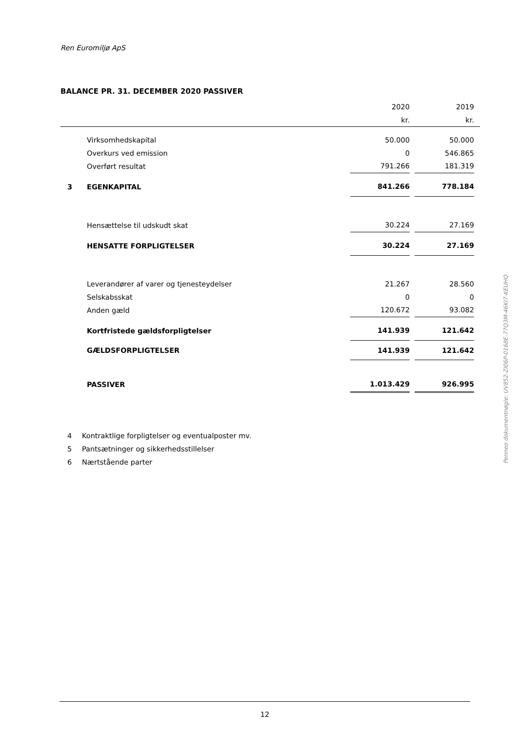Ren Euromiljø ApS
BALANCE PR. 31. DECEMBER 2020 PASSIVER
| | | 2020 | | 2019 | |
| | | kr. | | kr. | |
| | Virksomhedskapital | 50.000 | | 50.000 | |
| | Overkurs ved emission | 0 | | 546.865 | |
| | Overført resultat | 791.266 | | 181.319 | |
| 3 | EGENKAPITAL | 841.266 | | 778.184 | |
| | Hensættelse til udskudt skat | 30.224 | | 27.169 | |
| | HENSATTE FORPLIGTELSER | 30.224 | | 27.169 | |
| | Leverandører af varer og tjenesteydelser | 21.267 | | 28.560 | |
| | Selskabsskat | 0 | | 0 | |
| | Anden gæld | 120.672 | | 93.082 | |
| | Kortfristede gældsforpligtelser | 141.939 | | 121.642 | |
| | GÆLDSFORPLIGTELSER | 141.939 | | 121.642 | |
| | PASSIVER | 1.013.429 | | 926.995 | |
4 Kontraktlige forpligtelser og eventualposter mv.
5 Pantsætninger og sikkerhedsstillelser
6 Nærtstående parter
Penneo dokumentnøgle: UV852-ZI06P-0168E-77Q3M-46KI7-KEUHQ
12